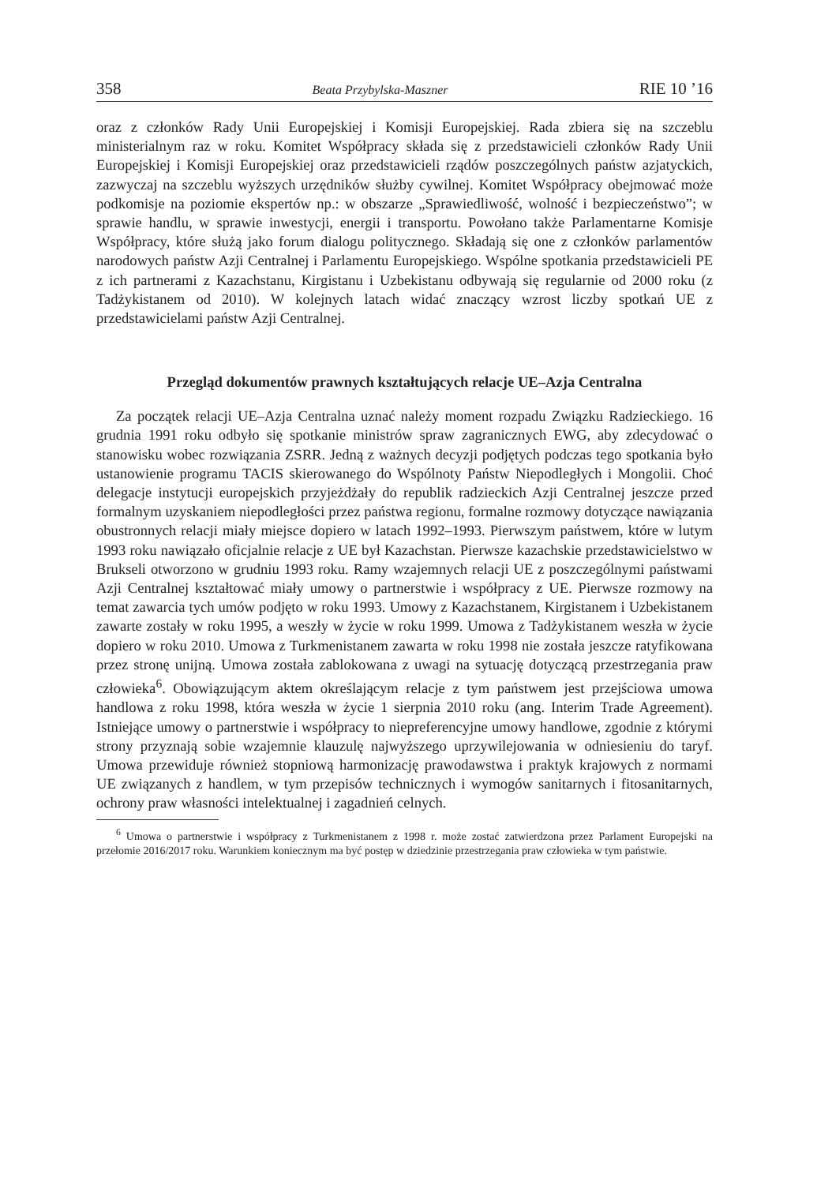358 Beata Przybylska-Maszner RIE 10 ’16
oraz z członków Rady Unii Europejskiej i Komisji Europejskiej. Rada zbiera się na szczeblu ministerialnym raz w roku. Komitet Współpracy składa się z przedstawicieli członków Rady Unii Europejskiej i Komisji Europejskiej oraz przedstawicieli rządów poszczególnych państw azjatyckich, zazwyczaj na szczeblu wyższych urzędników służby cywilnej. Komitet Współpracy obejmować może podkomisje na poziomie ekspertów np.: w obszarze „Sprawiedliwość, wolność i bezpieczeństwo”; w sprawie handlu, w sprawie inwestycji, energii i transportu. Powołano także Parlamentarne Komisje Współpracy, które służą jako forum dialogu politycznego. Składają się one z członków parlamentów narodowych państw Azji Centralnej i Parlamentu Europejskiego. Wspólne spotkania przedstawicieli PE z ich partnerami z Kazachstanu, Kirgistanu i Uzbekistanu odbywają się regularnie od 2000 roku (z Tadżykistanem od 2010). W kolejnych latach widać znaczący wzrost liczby spotkań UE z przedstawicielami państw Azji Centralnej.
Przegląd dokumentów prawnych kształtujących relacje UE–Azja Centralna
Za początek relacji UE–Azja Centralna uznać należy moment rozpadu Związku Radzieckiego. 16 grudnia 1991 roku odbyło się spotkanie ministrów spraw zagranicznych EWG, aby zdecydować o stanowisku wobec rozwiązania ZSRR. Jedną z ważnych decyzji podjętych podczas tego spotkania było ustanowienie programu TACIS skierowanego do Wspólnoty Państw Niepodległych i Mongolii. Choć delegacje instytucji europejskich przyjeżdżały do republik radzieckich Azji Centralnej jeszcze przed formalnym uzyskaniem niepodległości przez państwa regionu, formalne rozmowy dotyczące nawiązania obustronnych relacji miały miejsce dopiero w latach 1992–1993. Pierwszym państwem, które w lutym 1993 roku nawiązało oficjalnie relacje z UE był Kazachstan. Pierwsze kazachskie przedstawicielstwo w Brukseli otworzono w grudniu 1993 roku. Ramy wzajemnych relacji UE z poszczególnymi państwami Azji Centralnej kształtować miały umowy o partnerstwie i współpracy z UE. Pierwsze rozmowy na temat zawarcia tych umów podjęto w roku 1993. Umowy z Kazachstanem, Kirgistanem i Uzbekistanem zawarte zostały w roku 1995, a weszły w życie w roku 1999. Umowa z Tadżykistanem weszła w życie dopiero w roku 2010. Umowa z Turkmenistanem zawarta w roku 1998 nie została jeszcze ratyfikowana przez stronę unijną. Umowa została zablokowana z uwagi na sytuację dotyczącą przestrzegania praw człowieka<sup>6</sup>. Obowiązującym aktem określającym relacje z tym państwem jest przejściowa umowa handlowa z roku 1998, która weszła w życie 1 sierpnia 2010 roku (ang. Interim Trade Agreement). Istniejące umowy o partnerstwie i współpracy to niepreferencyjne umowy handlowe, zgodnie z którymi strony przyznają sobie wzajemnie klauzulę najwyższego uprzywilejowania w odniesieniu do taryf. Umowa przewiduje również stopniową harmonizację prawodawstwa i praktyk krajowych z normami UE związanych z handlem, w tym przepisów technicznych i wymogów sanitarnych i fitosanitarnych, ochrony praw własności intelektualnej i zagadnień celnych.
<sup>6</sup> Umowa o partnerstwie i współpracy z Turkmenistanem z 1998 r. może zostać zatwierdzona przez Parlament Europejski na przełomie 2016/2017 roku. Warunkiem koniecznym ma być postęp w dziedzinie przestrzegania praw człowieka w tym państwie.